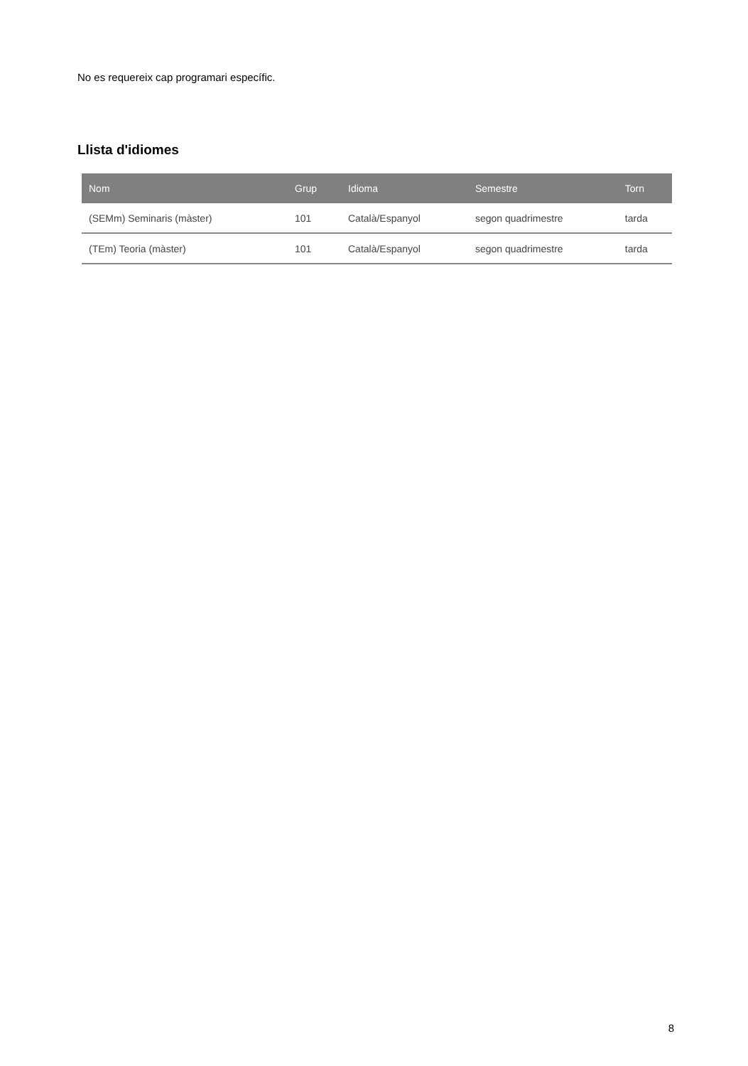No es requereix cap programari específic.
Llista d'idiomes
| Nom | Grup | Idioma | Semestre | Torn |
| --- | --- | --- | --- | --- |
| (SEMm) Seminaris (màster) | 101 | Català/Espanyol | segon quadrimestre | tarda |
| (TEm) Teoria (màster) | 101 | Català/Espanyol | segon quadrimestre | tarda |
8